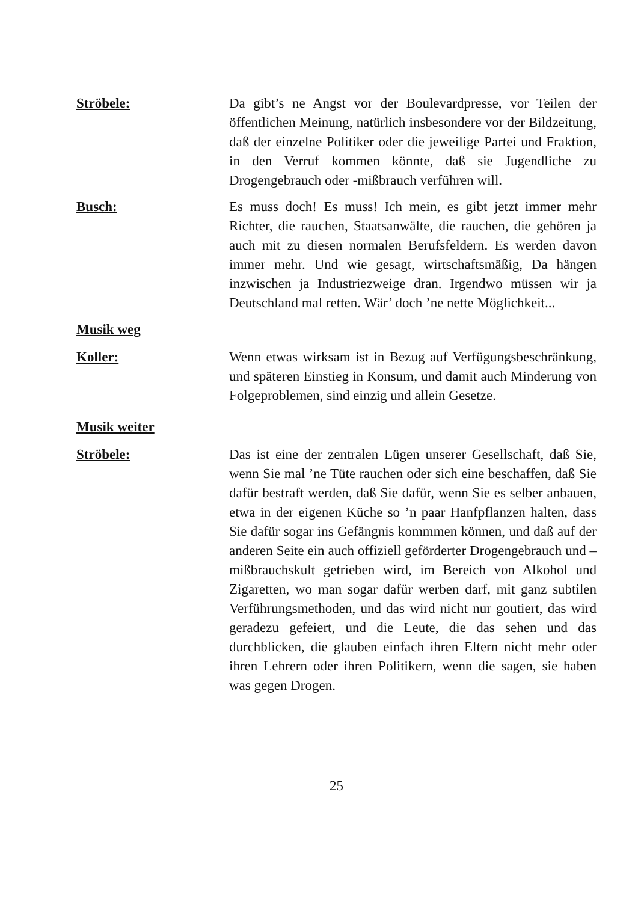Ströbele: Da gibt’s ne Angst vor der Boulevardpresse, vor Teilen der öffentlichen Meinung, natürlich insbesondere vor der Bildzeitung, daß der einzelne Politiker oder die jeweilige Partei und Fraktion, in den Verruf kommen könnte, daß sie Jugendliche zu Drogengebrauch oder -mißbrauch verführen will.
Busch: Es muss doch! Es muss! Ich mein, es gibt jetzt immer mehr Richter, die rauchen, Staatsanwälte, die rauchen, die gehören ja auch mit zu diesen normalen Berufsfeldern. Es werden davon immer mehr. Und wie gesagt, wirtschaftsmäßig, Da hängen inzwischen ja Industriezweige dran. Irgendwo müssen wir ja Deutschland mal retten. Wär’ doch ’ne nette Möglichkeit...
Musik weg
Koller: Wenn etwas wirksam ist in Bezug auf Verfügungsbeschränkung, und späteren Einstieg in Konsum, und damit auch Minderung von Folgeproblemen, sind einzig und allein Gesetze.
Musik weiter
Ströbele: Das ist eine der zentralen Lügen unserer Gesellschaft, daß Sie, wenn Sie mal ’ne Tüte rauchen oder sich eine beschaffen, daß Sie dafür bestraft werden, daß Sie dafür, wenn Sie es selber anbauen, etwa in der eigenen Küche so ’n paar Hanfpflanzen halten, dass Sie dafür sogar ins Gefängnis kommmen können, und daß auf der anderen Seite ein auch offiziell geförderter Drogengebrauch und –mißbrauchskult getrieben wird, im Bereich von Alkohol und Zigaretten, wo man sogar dafür werben darf, mit ganz subtilen Verführungsmethoden, und das wird nicht nur goutiert, das wird geradezu gefeiert, und die Leute, die das sehen und das durchblicken, die glauben einfach ihren Eltern nicht mehr oder ihren Lehrern oder ihren Politikern, wenn die sagen, sie haben was gegen Drogen.
25